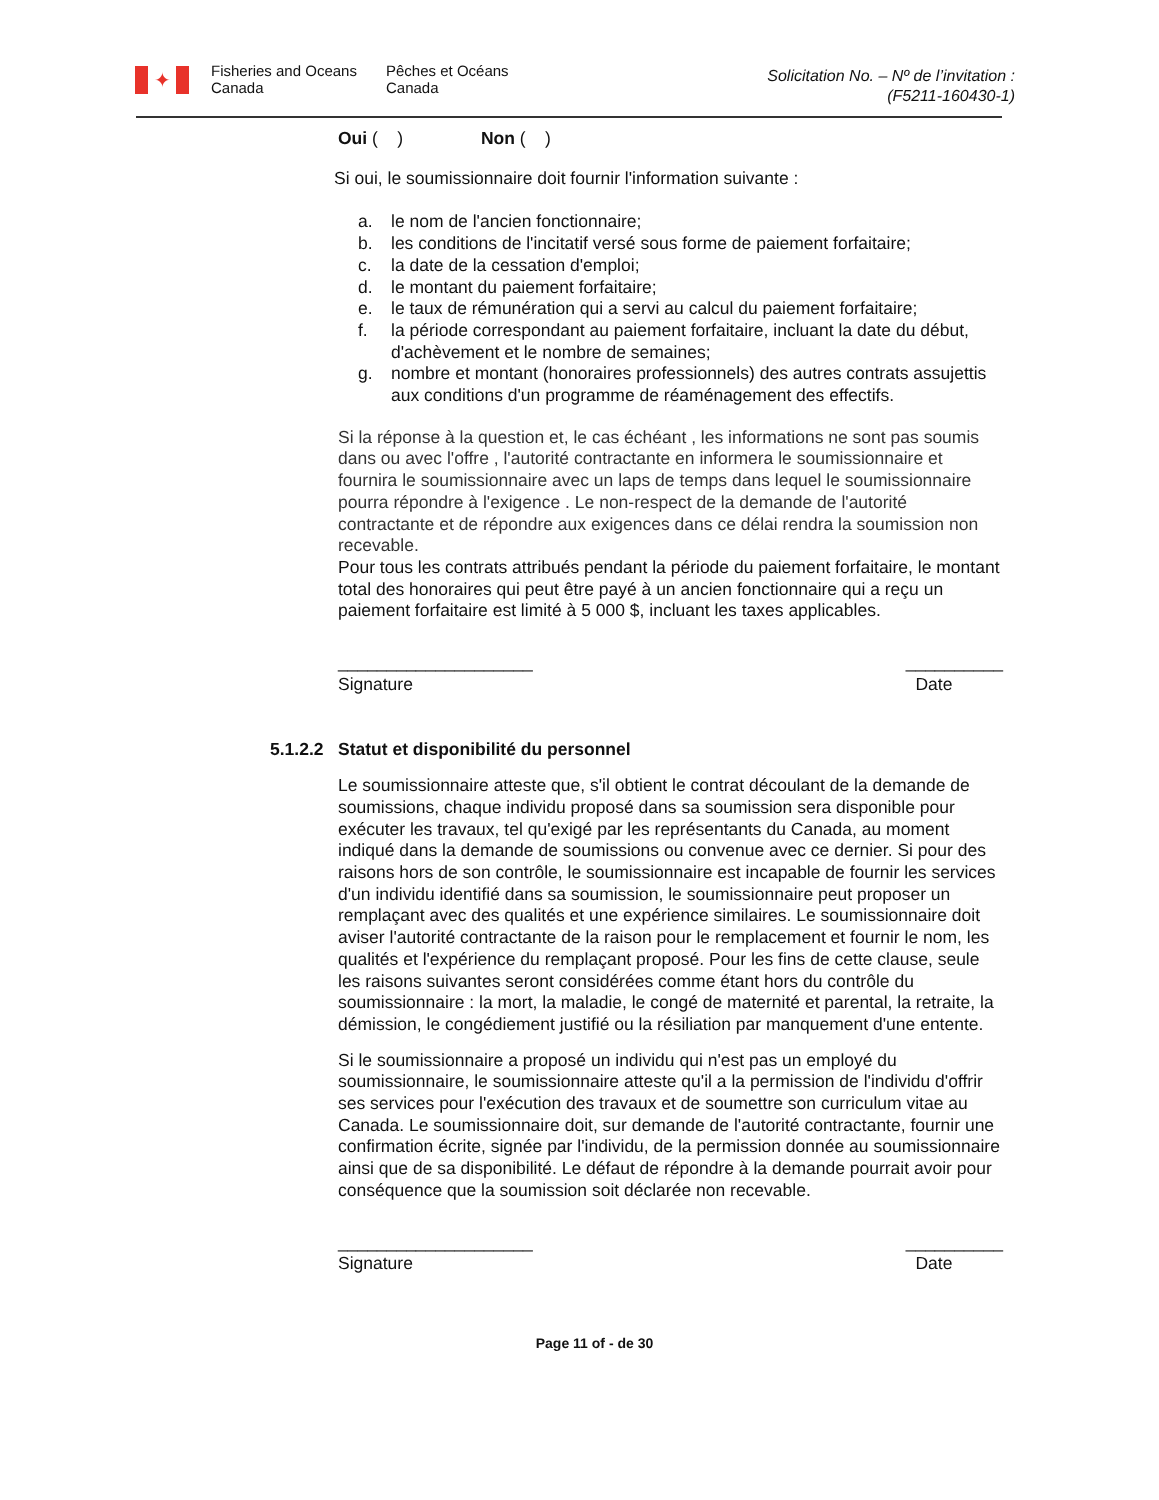✦
Fisheries and Oceans
Canada
Pêches et Océans
Canada
Solicitation No. – Nº de l’invitation :
(F5211-160430-1)
Oui ( ) Non ( )
Si oui, le soumissionnaire doit fournir l'information suivante :
a. le nom de l'ancien fonctionnaire;
b. les conditions de l'incitatif versé sous forme de paiement forfaitaire;
c. la date de la cessation d'emploi;
d. le montant du paiement forfaitaire;
e. le taux de rémunération qui a servi au calcul du paiement forfaitaire;
f. la période correspondant au paiement forfaitaire, incluant la date du début, d'achèvement et le nombre de semaines;
g. nombre et montant (honoraires professionnels) des autres contrats assujettis aux conditions d'un programme de réaménagement des effectifs.
Si la réponse à la question et, le cas échéant , les informations ne sont pas soumis dans ou avec l'offre , l'autorité contractante en informera le soumissionnaire et fournira le soumissionnaire avec un laps de temps dans lequel le soumissionnaire pourra répondre à l'exigence . Le non-respect de la demande de l'autorité contractante et de répondre aux exigences dans ce délai rendra la soumission non recevable.
Pour tous les contrats attribués pendant la période du paiement forfaitaire, le montant total des honoraires qui peut être payé à un ancien fonctionnaire qui a reçu un paiement forfaitaire est limité à 5 000 $, incluant les taxes applicables.
____________________
Signature __________
Date
5.1.2.2 Statut et disponibilité du personnel
Le soumissionnaire atteste que, s'il obtient le contrat découlant de la demande de soumissions, chaque individu proposé dans sa soumission sera disponible pour exécuter les travaux, tel qu'exigé par les représentants du Canada, au moment indiqué dans la demande de soumissions ou convenue avec ce dernier. Si pour des raisons hors de son contrôle, le soumissionnaire est incapable de fournir les services d'un individu identifié dans sa soumission, le soumissionnaire peut proposer un remplaçant avec des qualités et une expérience similaires. Le soumissionnaire doit aviser l'autorité contractante de la raison pour le remplacement et fournir le nom, les qualités et l'expérience du remplaçant proposé. Pour les fins de cette clause, seule les raisons suivantes seront considérées comme étant hors du contrôle du soumissionnaire : la mort, la maladie, le congé de maternité et parental, la retraite, la démission, le congédiement justifié ou la résiliation par manquement d'une entente.
Si le soumissionnaire a proposé un individu qui n'est pas un employé du soumissionnaire, le soumissionnaire atteste qu'il a la permission de l'individu d'offrir ses services pour l'exécution des travaux et de soumettre son curriculum vitae au Canada. Le soumissionnaire doit, sur demande de l'autorité contractante, fournir une confirmation écrite, signée par l'individu, de la permission donnée au soumissionnaire ainsi que de sa disponibilité. Le défaut de répondre à la demande pourrait avoir pour conséquence que la soumission soit déclarée non recevable.
____________________
Signature __________
Date
Page 11 of - de 30